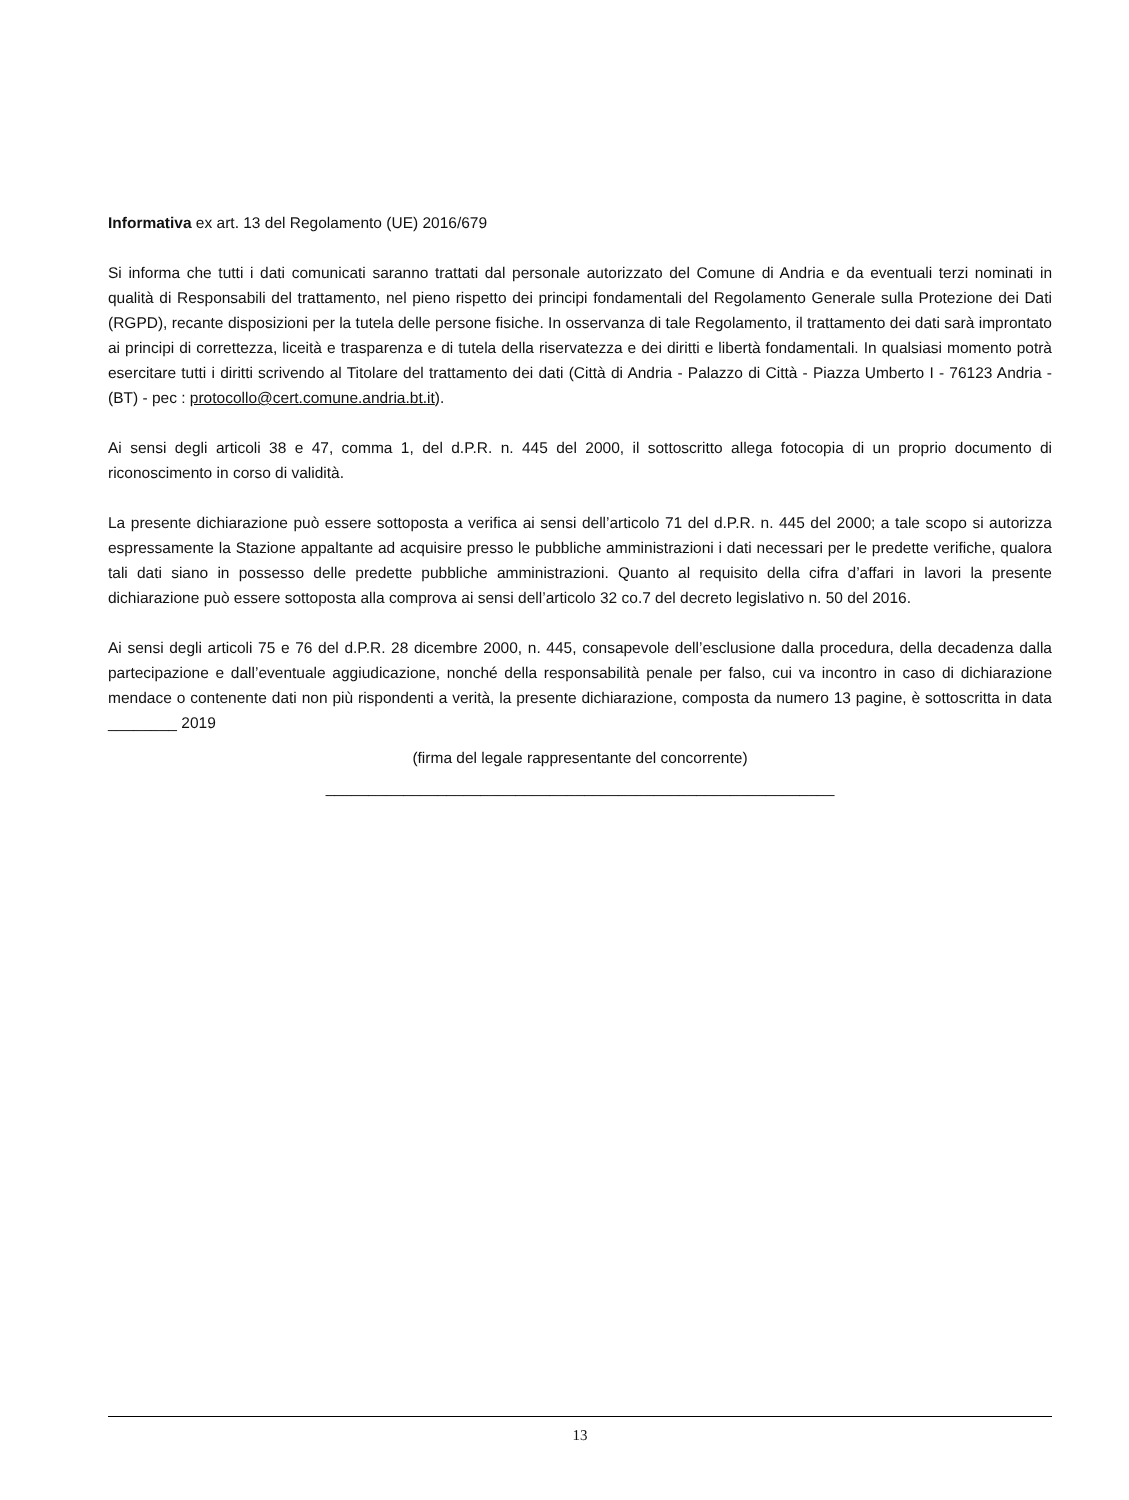Informativa ex art. 13 del Regolamento (UE) 2016/679
Si informa che tutti i dati comunicati saranno trattati dal personale autorizzato del Comune di Andria e da eventuali terzi nominati in qualità di Responsabili del trattamento, nel pieno rispetto dei principi fondamentali del Regolamento Generale sulla Protezione dei Dati (RGPD), recante disposizioni per la tutela delle persone fisiche. In osservanza di tale Regolamento, il trattamento dei dati sarà improntato ai principi di correttezza, liceità e trasparenza e di tutela della riservatezza e dei diritti e libertà fondamentali. In qualsiasi momento potrà esercitare tutti i diritti scrivendo al Titolare del trattamento dei dati (Città di Andria - Palazzo di Città - Piazza Umberto I - 76123 Andria - (BT) - pec : protocollo@cert.comune.andria.bt.it).
Ai sensi degli articoli 38 e 47, comma 1, del d.P.R. n. 445 del 2000, il sottoscritto allega fotocopia di un proprio documento di riconoscimento in corso di validità.
La presente dichiarazione può essere sottoposta a verifica ai sensi dell’articolo 71 del d.P.R. n. 445 del 2000; a tale scopo si autorizza espressamente la Stazione appaltante ad acquisire presso le pubbliche amministrazioni i dati necessari per le predette verifiche, qualora tali dati siano in possesso delle predette pubbliche amministrazioni. Quanto al requisito della cifra d’affari in lavori la presente dichiarazione può essere sottoposta alla comprova ai sensi dell’articolo 32 co.7 del decreto legislativo n. 50 del 2016.
Ai sensi degli articoli 75 e 76 del d.P.R. 28 dicembre 2000, n. 445, consapevole dell’esclusione dalla procedura, della decadenza dalla partecipazione e dall’eventuale aggiudicazione, nonché della responsabilità penale per falso, cui va incontro in caso di dichiarazione mendace o contenente dati non più rispondenti a verità, la presente dichiarazione, composta da numero 13 pagine, è sottoscritta in data ________ 2019
(firma del legale rappresentante del concorrente)
___________________________________________________________
13